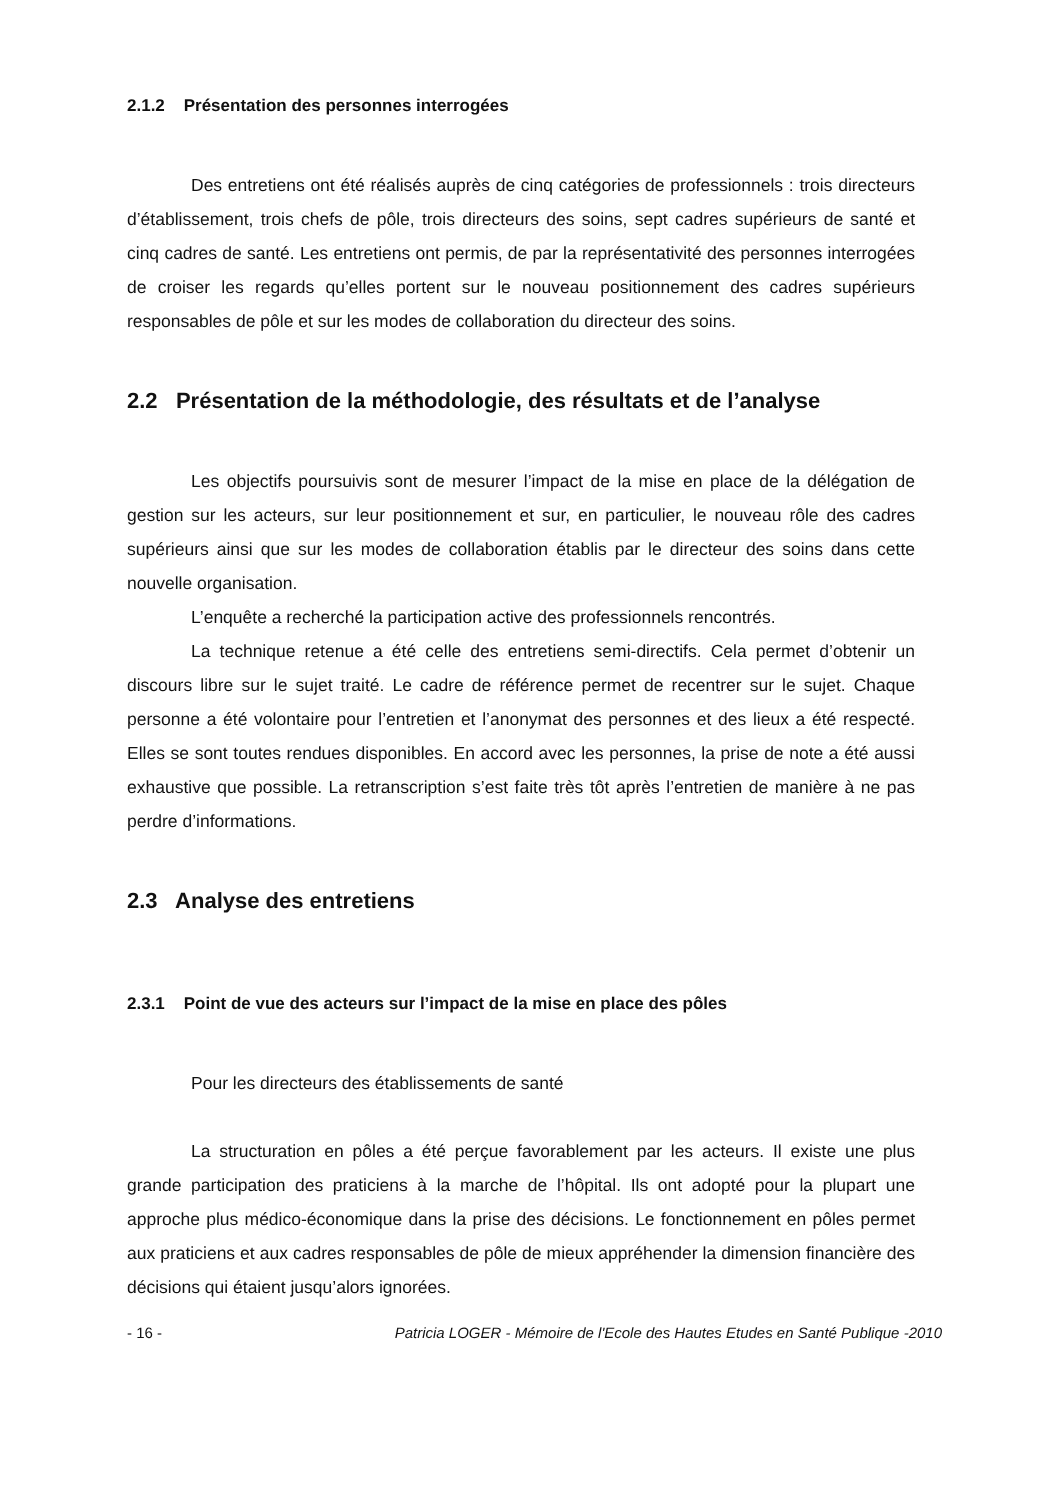2.1.2 Présentation des personnes interrogées
Des entretiens ont été réalisés auprès de cinq catégories de professionnels : trois directeurs d’établissement, trois chefs de pôle, trois directeurs des soins, sept cadres supérieurs de santé et cinq cadres de santé. Les entretiens ont permis, de par la représentativité des personnes interrogées de croiser les regards qu’elles portent sur le nouveau positionnement des cadres supérieurs responsables de pôle et sur les modes de collaboration du directeur des soins.
2.2 Présentation de la méthodologie, des résultats et de l’analyse
Les objectifs poursuivis sont de mesurer l’impact de la mise en place de la délégation de gestion sur les acteurs, sur leur positionnement et sur, en particulier, le nouveau rôle des cadres supérieurs ainsi que sur les modes de collaboration établis par le directeur des soins dans cette nouvelle organisation.
L’enquête a recherché la participation active des professionnels rencontrés.
La technique retenue a été celle des entretiens semi-directifs. Cela permet d’obtenir un discours libre sur le sujet traité. Le cadre de référence permet de recentrer sur le sujet. Chaque personne a été volontaire pour l’entretien et l’anonymat des personnes et des lieux a été respecté. Elles se sont toutes rendues disponibles. En accord avec les personnes, la prise de note a été aussi exhaustive que possible. La retranscription s’est faite très tôt après l’entretien de manière à ne pas perdre d’informations.
2.3 Analyse des entretiens
2.3.1 Point de vue des acteurs sur l’impact de la mise en place des pôles
Pour les directeurs des établissements de santé
La structuration en pôles a été perçue favorablement par les acteurs. Il existe une plus grande participation des praticiens à la marche de l’hôpital. Ils ont adopté pour la plupart une approche plus médico-économique dans la prise des décisions. Le fonctionnement en pôles permet aux praticiens et aux cadres responsables de pôle de mieux appréhender la dimension financière des décisions qui étaient jusqu’alors ignorées.
- 16 - Patricia LOGER - Mémoire de l'Ecole des Hautes Etudes en Santé Publique -2010